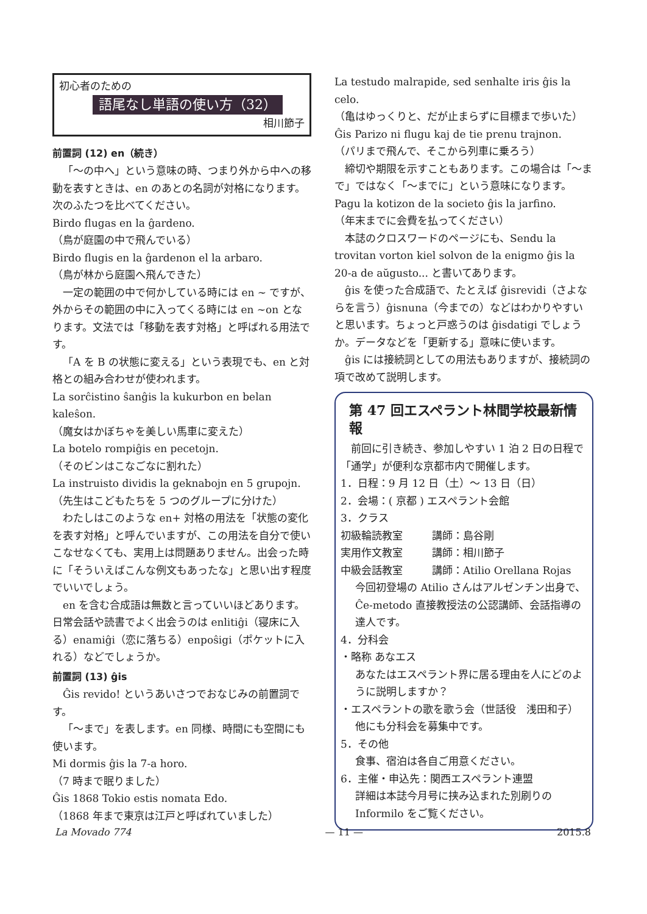初心者のための
語尾なし単語の使い方（32）
相川節子
前置詞 (12) en（続き）
「〜の中へ」という意味の時、つまり外から中への移動を表すときは、en のあとの名詞が対格になります。次のふたつを比べてください。
Birdo flugas en la ĝardeno.
（鳥が庭園の中で飛んでいる）
Birdo flugis en la ĝardenon el la arbaro.
（鳥が林から庭園へ飛んできた）
一定の範囲の中で何かしている時には en ~ ですが、外からその範囲の中に入ってくる時には en ~on となります。文法では「移動を表す対格」と呼ばれる用法です。
「A を B の状態に変える」という表現でも、en と対格との組み合わせが使われます。
La sorĉistino ŝanĝis la kukurbon en belan kaleŝon.
（魔女はかぼちゃを美しい馬車に変えた）
La botelo rompiĝis en pecetojn.
（そのビンはこなごなに割れた）
La instruisto dividis la geknabojn en 5 grupojn.
（先生はこどもたちを 5 つのグループに分けた）
わたしはこのような en+ 対格の用法を「状態の変化を表す対格」と呼んでいますが、この用法を自分で使いこなせなくても、実用上は問題ありません。出会った時に「そういえばこんな例文もあったな」と思い出す程度でいいでしょう。
en を含む合成語は無数と言っていいほどあります。日常会話や読書でよく出会うのは enlitiĝi（寝床に入る）enamiĝi（恋に落ちる）enpoŝigi（ポケットに入れる）などでしょうか。
前置詞 (13) ĝis
Ĝis revido! というあいさつでおなじみの前置詞です。
「〜まで」を表します。en 同様、時間にも空間にも使います。
Mi dormis ĝis la 7-a horo.
（7 時まで眠りました）
Ĝis 1868 Tokio estis nomata Edo.
（1868 年まで東京は江戸と呼ばれていました）
La testudo malrapide, sed senhalte iris ĝis la celo.
（亀はゆっくりと、だが止まらずに目標まで歩いた）
Ĝis Parizo ni flugu kaj de tie prenu trajnon.
（パリまで飛んで、そこから列車に乗ろう）
締切や期限を示すこともあります。この場合は「〜まで」ではなく「〜までに」という意味になります。
Pagu la kotizon de la societo ĝis la jarfino.
（年末までに会費を払ってください）
本誌のクロスワードのページにも、Sendu la trovitan vorton kiel solvon de la enigmo ĝis la 20-a de aŭgusto... と書いてあります。
ĝis を使った合成語で、たとえば ĝisrevidi（さよならを言う）ĝisnuna（今までの）などはわかりやすいと思います。ちょっと戸惑うのは ĝisdatigi でしょうか。データなどを「更新する」意味に使います。
ĝis には接続詞としての用法もありますが、接続詞の項で改めて説明します。
第 47 回エスペラント林間学校最新情報
前回に引き続き、参加しやすい 1 泊 2 日の日程で「通学」が便利な京都市内で開催します。
1．日程：9 月 12 日（土）〜 13 日（日）
2．会場：( 京都 ) エスペラント会館
3．クラス
初級輪読教室 講師：島谷剛
実用作文教室 講師：相川節子
中級会話教室 講師：Atilio Orellana Rojas
今回初登場の Atilio さんはアルゼンチン出身で、Ĉe-metodo 直接教授法の公認講師、会話指導の達人です。
4．分科会
・略称 あなエス
あなたはエスペラント界に居る理由を人にどのように説明しますか？
・エスペラントの歌を歌う会（世話役　浅田和子）
他にも分科会を募集中です。
5．その他
食事、宿泊は各自ご用意ください。
6．主催・申込先：関西エスペラント連盟
詳細は本誌今月号に挟み込まれた別刷りの Informilo をご覧ください。
La Movado 774 — 11 — 2015.8